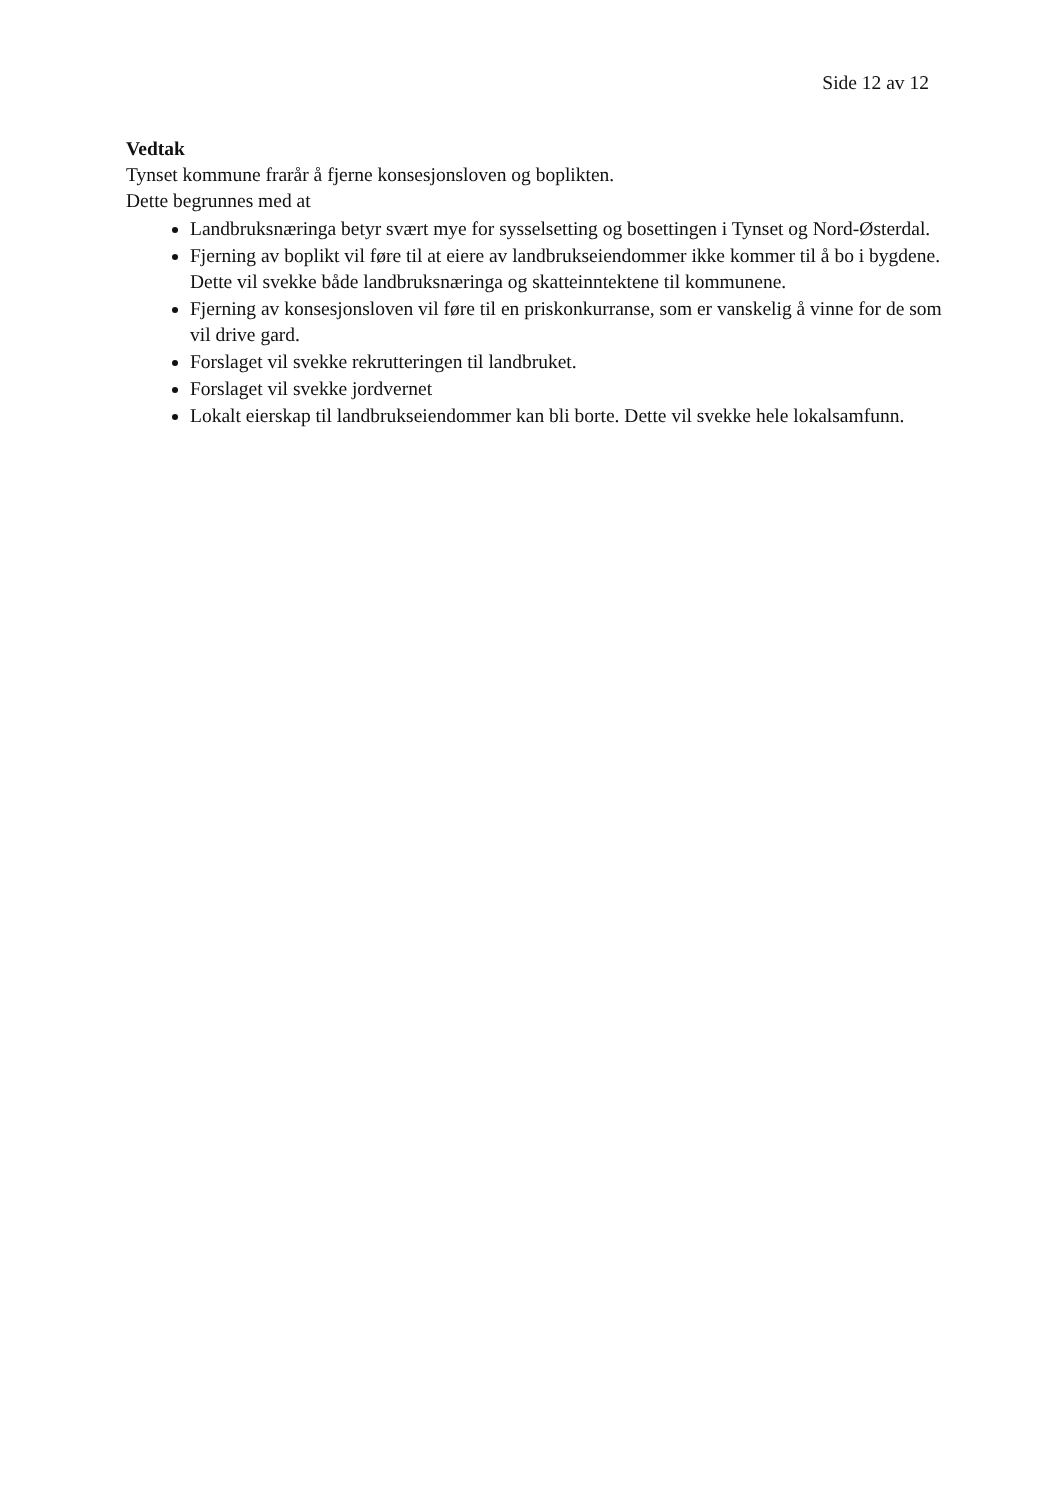Side 12 av 12
Vedtak
Tynset kommune frarår å fjerne konsesjonsloven og boplikten.
Dette begrunnes med at
Landbruksnæringa betyr svært mye for sysselsetting og bosettingen i Tynset og Nord-Østerdal.
Fjerning av boplikt vil føre til at eiere av landbrukseiendommer ikke kommer til å bo i bygdene. Dette vil svekke både landbruksnæringa og skatteinntektene til kommunene.
Fjerning av konsesjonsloven vil føre til en priskonkurranse, som er vanskelig å vinne for de som vil drive gard.
Forslaget vil svekke rekrutteringen til landbruket.
Forslaget vil svekke jordvernet
Lokalt eierskap til landbrukseiendommer kan bli borte. Dette vil svekke hele lokalsamfunn.